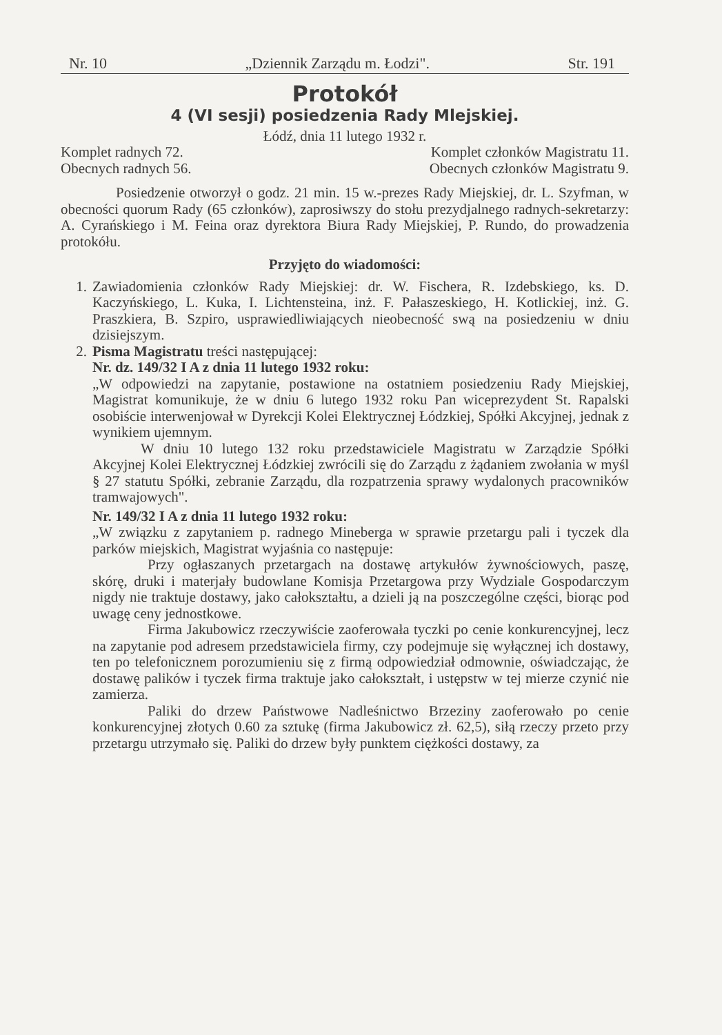Nr. 10 „Dziennik Zarządu m. Łodzi". Str. 191
Protokół
4 (VI sesji) posiedzenia Rady Mlejskiej.
Łódź, dnia 11 lutego 1932 r.
Komplet radnych 72. Komplet członków Magistratu 11.
Obecnych radnych 56. Obecnych członków Magistratu 9.
Posiedzenie otworzył o godz. 21 min. 15 w.-prezes Rady Miejskiej, dr. L. Szyfman, w obecności quorum Rady (65 członków), zaprosiwszy do stołu prezydjalnego radnych-sekretarzy: A. Cyrańskiego i M. Feina oraz dyrektora Biura Rady Miejskiej, P. Rundo, do prowadzenia protokółu.
Przyjęto do wiadomości:
1. Zawiadomienia członków Rady Miejskiej: dr. W. Fischera, R. Izdebskiego, ks. D. Kaczyńskiego, L. Kuka, I. Lichtensteina, inż. F. Pałaszeskiego, H. Kotlickiej, inż. G. Praszkiera, B. Szpiro, usprawiedliwiających nieobecność swą na posiedzeniu w dniu dzisiejszym.
2. Pisma Magistratu treści następującej:
Nr. dz. 149/32 I A z dnia 11 lutego 1932 roku:
„W odpowiedzi na zapytanie, postawione na ostatniem posiedzeniu Rady Miejskiej, Magistrat komunikuje, że w dniu 6 lutego 1932 roku Pan wiceprezydent St. Rapalski osobiście interwenjował w Dyrekcji Kolei Elektrycznej Łódzkiej, Spółki Akcyjnej, jednak z wynikiem ujemnym.
W dniu 10 lutego 132 roku przedstawiciele Magistratu w Zarządzie Spółki Akcyjnej Kolei Elektrycznej Łódzkiej zwrócili się do Zarządu z żądaniem zwołania w myśl § 27 statutu Spółki, zebranie Zarządu, dla rozpatrzenia sprawy wydalonych pracowników tramwajowych".
Nr. 149/32 I A z dnia 11 lutego 1932 roku:
„W związku z zapytaniem p. radnego Mineberga w sprawie przetargu pali i tyczek dla parków miejskich, Magistrat wyjaśnia co następuje:
Przy ogłaszanych przetargach na dostawę artykułów żywnościowych, paszę, skórę, druki i materjały budowlane Komisja Przetargowa przy Wydziale Gospodarczym nigdy nie traktuje dostawy, jako całokształtu, a dzieli ją na poszczególne części, biorąc pod uwagę ceny jednostkowe.
Firma Jakubowicz rzeczywiście zaoferowała tyczki po cenie konkurencyjnej, lecz na zapytanie pod adresem przedstawiciela firmy, czy podejmuje się wyłącznej ich dostawy, ten po telefonicznem porozumieniu się z firmą odpowiedział odmownie, oświadczając, że dostawę palików i tyczek firma traktuje jako całokształt, i ustępstw w tej mierze czynić nie zamierza.
Paliki do drzew Państwowe Nadleśnictwo Brzeziny zaoferowało po cenie konkurencyjnej złotych 0.60 za sztukę (firma Jakubowicz zł. 62,5), siłą rzeczy przeto przy przetargu utrzymało się. Paliki do drzew były punktem ciężkości dostawy, za